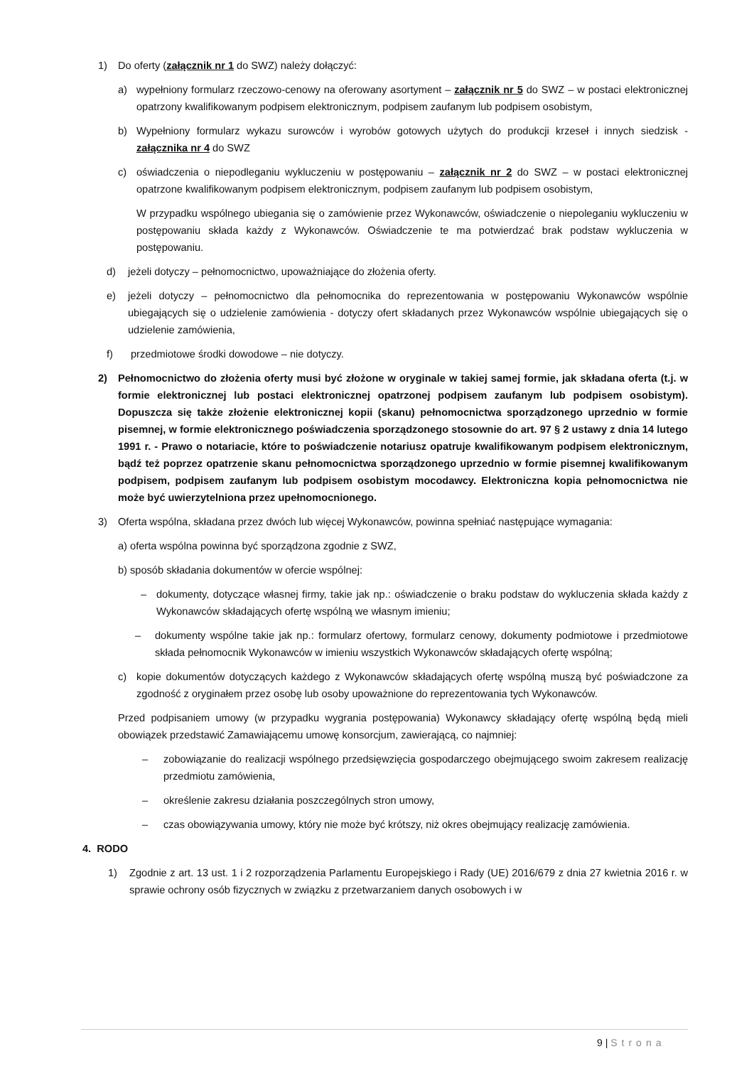1) Do oferty (załącznik nr 1 do SWZ) należy dołączyć:
a) wypełniony formularz rzeczowo-cenowy na oferowany asortyment – załącznik nr 5 do SWZ – w postaci elektronicznej opatrzony kwalifikowanym podpisem elektronicznym, podpisem zaufanym lub podpisem osobistym,
b) Wypełniony formularz wykazu surowców i wyrobów gotowych użytych do produkcji krzeseł i innych siedzisk - załącznika nr 4 do SWZ
c) oświadczenia o niepodleganiu wykluczeniu w postępowaniu – załącznik nr 2 do SWZ – w postaci elektronicznej opatrzone kwalifikowanym podpisem elektronicznym, podpisem zaufanym lub podpisem osobistym,
W przypadku wspólnego ubiegania się o zamówienie przez Wykonawców, oświadczenie o niepoleganiu wykluczeniu w postępowaniu składa każdy z Wykonawców. Oświadczenie te ma potwierdzać brak podstaw wykluczenia w postępowaniu.
d) jeżeli dotyczy – pełnomocnictwo, upoważniające do złożenia oferty.
e) jeżeli dotyczy – pełnomocnictwo dla pełnomocnika do reprezentowania w postępowaniu Wykonawców wspólnie ubiegających się o udzielenie zamówienia - dotyczy ofert składanych przez Wykonawców wspólnie ubiegających się o udzielenie zamówienia,
f) przedmiotowe środki dowodowe – nie dotyczy.
2) Pełnomocnictwo do złożenia oferty musi być złożone w oryginale w takiej samej formie, jak składana oferta (t.j. w formie elektronicznej lub postaci elektronicznej opatrzonej podpisem zaufanym lub podpisem osobistym). Dopuszcza się także złożenie elektronicznej kopii (skanu) pełnomocnictwa sporządzonego uprzednio w formie pisemnej, w formie elektronicznego poświadczenia sporządzonego stosownie do art. 97 § 2 ustawy z dnia 14 lutego 1991 r. - Prawo o notariacie, które to poświadczenie notariusz opatruje kwalifikowanym podpisem elektronicznym, bądź też poprzez opatrzenie skanu pełnomocnictwa sporządzonego uprzednio w formie pisemnej kwalifikowanym podpisem, podpisem zaufanym lub podpisem osobistym mocodawcy. Elektroniczna kopia pełnomocnictwa nie może być uwierzytelniona przez upełnomocnionego.
3) Oferta wspólna, składana przez dwóch lub więcej Wykonawców, powinna spełniać następujące wymagania:
a) oferta wspólna powinna być sporządzona zgodnie z SWZ,
b) sposób składania dokumentów w ofercie wspólnej:
– dokumenty, dotyczące własnej firmy, takie jak np.: oświadczenie o braku podstaw do wykluczenia składa każdy z Wykonawców składających ofertę wspólną we własnym imieniu;
– dokumenty wspólne takie jak np.: formularz ofertowy, formularz cenowy, dokumenty podmiotowe i przedmiotowe składa pełnomocnik Wykonawców w imieniu wszystkich Wykonawców składających ofertę wspólną;
c) kopie dokumentów dotyczących każdego z Wykonawców składających ofertę wspólną muszą być poświadczone za zgodność z oryginałem przez osobę lub osoby upoważnione do reprezentowania tych Wykonawców.
Przed podpisaniem umowy (w przypadku wygrania postępowania) Wykonawcy składający ofertę wspólną będą mieli obowiązek przedstawić Zamawiającemu umowę konsorcjum, zawierającą, co najmniej:
– zobowiązanie do realizacji wspólnego przedsięwzięcia gospodarczego obejmującego swoim zakresem realizację przedmiotu zamówienia,
– określenie zakresu działania poszczególnych stron umowy,
– czas obowiązywania umowy, który nie może być krótszy, niż okres obejmujący realizację zamówienia.
4. RODO
1) Zgodnie z art. 13 ust. 1 i 2 rozporządzenia Parlamentu Europejskiego i Rady (UE) 2016/679 z dnia 27 kwietnia 2016 r. w sprawie ochrony osób fizycznych w związku z przetwarzaniem danych osobowych i w
9 | Strona